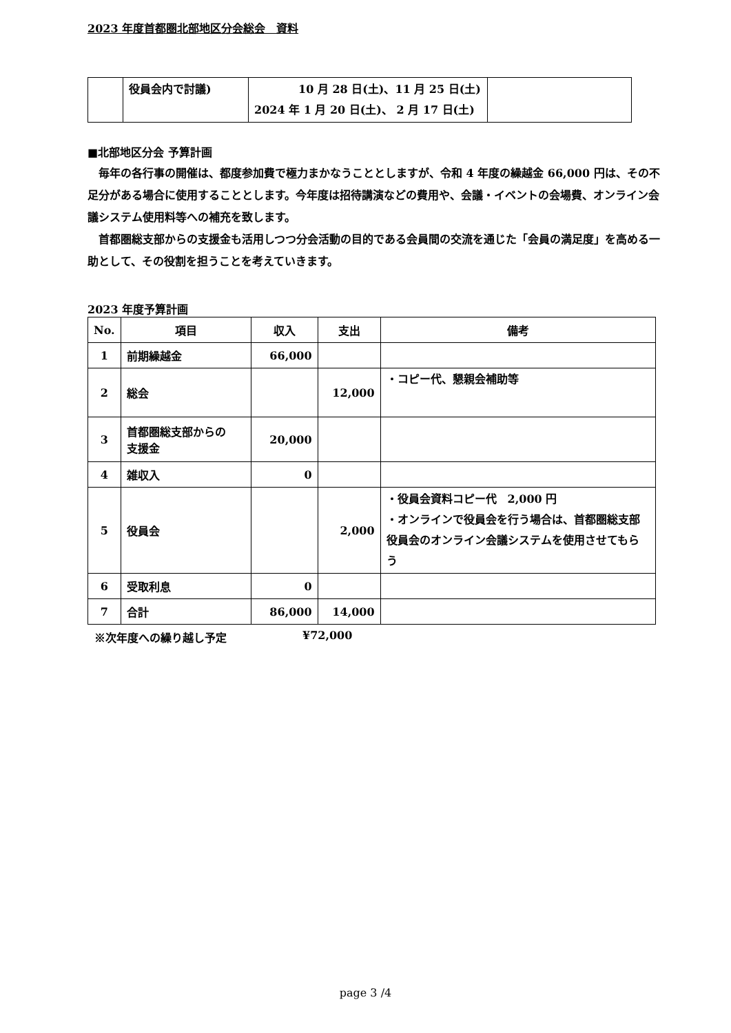2023 年度首都圏北部地区分会総会　資料
| | 役員会内で討議) | 10 月 28 日(土)、11 月 25 日(土) 2024 年 1 月 20 日(土)、 2 月 17 日(土) | |
■北部地区分会 予算計画
毎年の各行事の開催は、都度参加費で極力まかなうこととしますが、令和 4 年度の繰越金 66,000 円は、その不足分がある場合に使用することとします。今年度は招待講演などの費用や、会議・イベントの会場費、オンライン会議システム使用料等への補充を致します。
首都圏総支部からの支援金も活用しつつ分会活動の目的である会員間の交流を通じた「会員の満足度」を高める一助として、その役割を担うことを考えていきます。
2023 年度予算計画
| No. | 項目 | 収入 | 支出 | 備考 |
| --- | --- | --- | --- | --- |
| 1 | 前期繰越金 | 66,000 | | |
| 2 | 総会 | | 12,000 | ・コピー代、懇親会補助等 |
| 3 | 首都圏総支部からの 支援金 | 20,000 | | |
| 4 | 雑収入 | 0 | | |
| 5 | 役員会 | | 2,000 | ・役員会資料コピー代 2,000 円 ・オンラインで役員会を行う場合は、首都圏総支部役員会のオンライン会議システムを使用させてもらう |
| 6 | 受取利息 | 0 | | |
| 7 | 合計 | 86,000 | 14,000 | |
※次年度への繰り越し予定 ¥72,000
page 3 /4